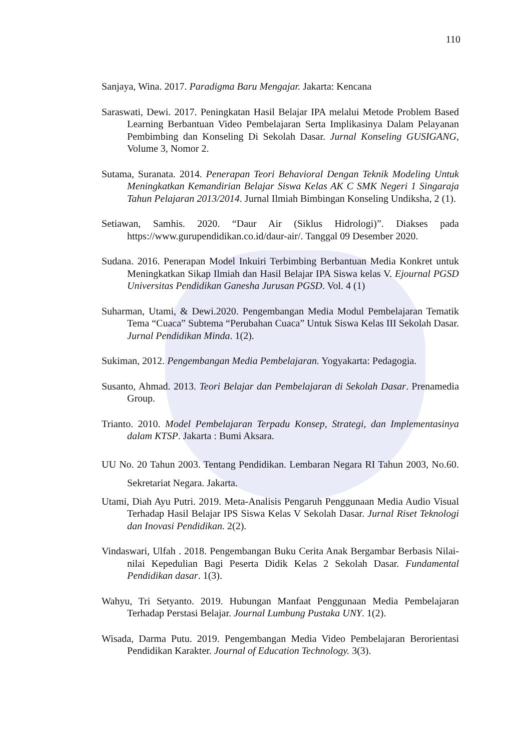110
Sanjaya, Wina. 2017. Paradigma Baru Mengajar. Jakarta: Kencana
Saraswati, Dewi. 2017. Peningkatan Hasil Belajar IPA melalui Metode Problem Based Learning Berbantuan Video Pembelajaran Serta Implikasinya Dalam Pelayanan Pembimbing dan Konseling Di Sekolah Dasar. Jurnal Konseling GUSIGANG, Volume 3, Nomor 2.
Sutama, Suranata. 2014. Penerapan Teori Behavioral Dengan Teknik Modeling Untuk Meningkatkan Kemandirian Belajar Siswa Kelas AK C SMK Negeri 1 Singaraja Tahun Pelajaran 2013/2014. Jurnal Ilmiah Bimbingan Konseling Undiksha, 2 (1).
Setiawan, Samhis. 2020. “Daur Air (Siklus Hidrologi)”. Diakses pada https://www.gurupendidikan.co.id/daur-air/. Tanggal 09 Desember 2020.
Sudana. 2016. Penerapan Model Inkuiri Terbimbing Berbantuan Media Konkret untuk Meningkatkan Sikap Ilmiah dan Hasil Belajar IPA Siswa kelas V. Ejournal PGSD Universitas Pendidikan Ganesha Jurusan PGSD. Vol. 4 (1)
Suharman, Utami, & Dewi.2020. Pengembangan Media Modul Pembelajaran Tematik Tema “Cuaca” Subtema “Perubahan Cuaca” Untuk Siswa Kelas III Sekolah Dasar. Jurnal Pendidikan Minda. 1(2).
Sukiman, 2012. Pengembangan Media Pembelajaran. Yogyakarta: Pedagogia.
Susanto, Ahmad. 2013. Teori Belajar dan Pembelajaran di Sekolah Dasar. Prenamedia Group.
Trianto. 2010. Model Pembelajaran Terpadu Konsep, Strategi, dan Implementasinya dalam KTSP. Jakarta : Bumi Aksara.
UU No. 20 Tahun 2003. Tentang Pendidikan. Lembaran Negara RI Tahun 2003, No.60. Sekretariat Negara. Jakarta.
Utami, Diah Ayu Putri. 2019. Meta-Analisis Pengaruh Penggunaan Media Audio Visual Terhadap Hasil Belajar IPS Siswa Kelas V Sekolah Dasar. Jurnal Riset Teknologi dan Inovasi Pendidikan. 2(2).
Vindaswari, Ulfah . 2018. Pengembangan Buku Cerita Anak Bergambar Berbasis Nilai-nilai Kepedulian Bagi Peserta Didik Kelas 2 Sekolah Dasar. Fundamental Pendidikan dasar. 1(3).
Wahyu, Tri Setyanto. 2019. Hubungan Manfaat Penggunaan Media Pembelajaran Terhadap Perstasi Belajar. Journal Lumbung Pustaka UNY. 1(2).
Wisada, Darma Putu. 2019. Pengembangan Media Video Pembelajaran Berorientasi Pendidikan Karakter. Journal of Education Technology. 3(3).